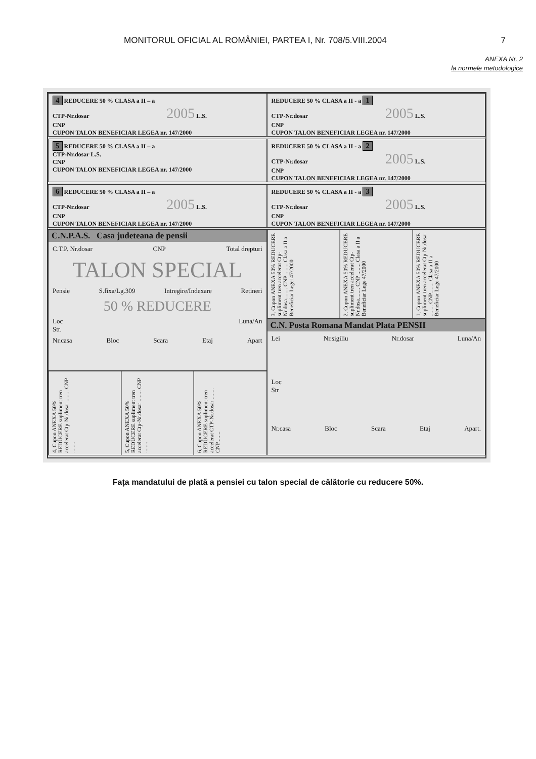MONITORUL OFICIAL AL ROMÂNIEI, PARTEA I, Nr. 708/5.VIII.2004 7
ANEXA Nr. 2
la normele metodologice
4 REDUCERE 50 % CLASA a II – a
CTP-Nr.dosar 2005 L.S.
CNP
CUPON TALON BENEFICIAR LEGEA nr. 147/2000
REDUCERE 50 % CLASA a II - a 1
CTP-Nr.dosar 2005 L.S.
CNP
CUPON TALON BENEFICIAR LEGEA nr. 147/2000
5 REDUCERE 50 % CLASA a II – a
CTP-Nr.dosar L.S.
CNP
CUPON TALON BENEFICIAR LEGEA nr. 147/2000
REDUCERE 50 % CLASA a II - a 2
CTP-Nr.dosar 2005 L.S.
CNP
CUPON TALON BENEFICIAR LEGEA nr. 147/2000
6 REDUCERE 50 % CLASA a II – a
CTP-Nr.dosar 2005 L.S.
CNP
CUPON TALON BENEFICIAR LEGEA nr. 147/2000
REDUCERE 50 % CLASA a II - a 3
CTP-Nr.dosar 2005 L.S.
CNP
CUPON TALON BENEFICIAR LEGEA nr. 147/2000
C.N.P.A.S. Casa judeteana de pensii
C.T.P. Nr.dosar CNP Total drepturi
TALON SPECIAL
Pensie S.fixa/Lg.309 Intregire/Indexare Retineri
50 % REDUCERE
Loc
Str. Luna/An
Nr.casa Bloc Scara Etaj Apart
4, Cupon ANEXA 50% REDUCERE supliment tren accelerat Ctp-Nr.dosar ........ CNP ........
5, Cupon ANEXA 50% REDUCERE supliment tren accelerat Ctp-Nr.dosar ........ CNP ........
6, Cupon ANEXA 50% REDUCERE supliment tren accelerat CTP-Nr.dosar ........ CNP........
3, Cupon ANEXA 50% REDUCERE supliment tren accelerat Ctp-Nr.dosa........ CNP ........ Clasa a II a Beneficiar Lege147/2000
2, Cupon ANEXA 50% REDUCERE supliment tren accelerat Ctp-Nr.dosa........ CNP ........ Clasa a II a Beneficiar Lege 47/2000
1, Cupon ANEXA 50% REDUCERE supliment tren accelerat Ctp-Nr.dosar ........ CNP........ Clasa a II a Beneficiar Lege 47/2000
C.N. Posta Romana Mandat Plata PENSII
Lei Nr.sigiliu Nr.dosar Luna/An
Loc
Str
Nr.casa Bloc Scara Etaj Apart.
Fața mandatului de plată a pensiei cu talon special de călătorie cu reducere 50%.